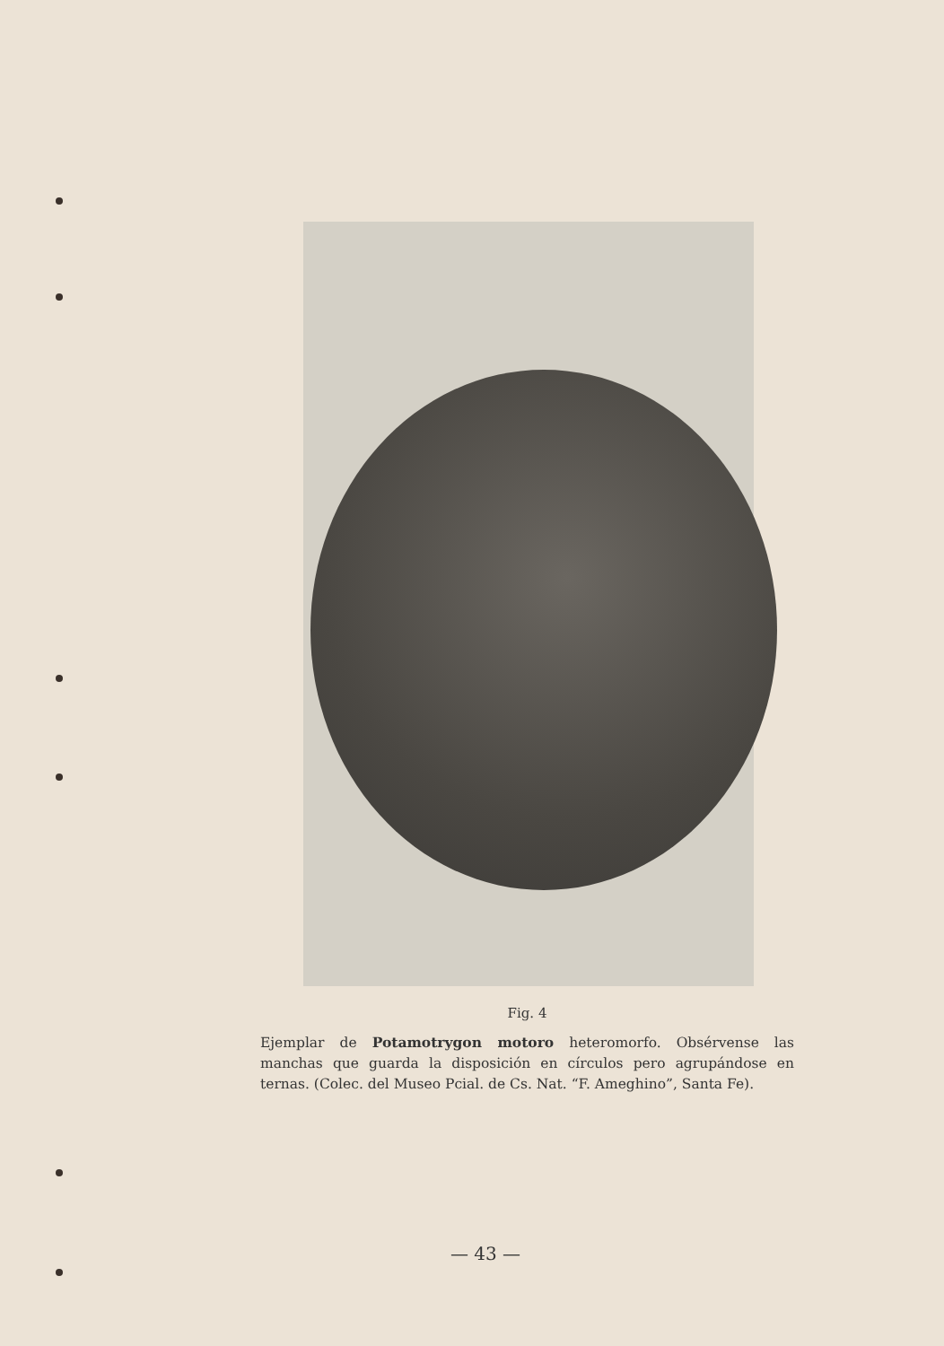Fig. 4
Ejemplar de Potamotrygon motoro heteromorfo. Obsérvense las manchas que guarda la disposición en círculos pero agrupándose en ternas. (Colec. del Museo Pcial. de Cs. Nat. “F. Ameghino”, Santa Fe).
— 43 —